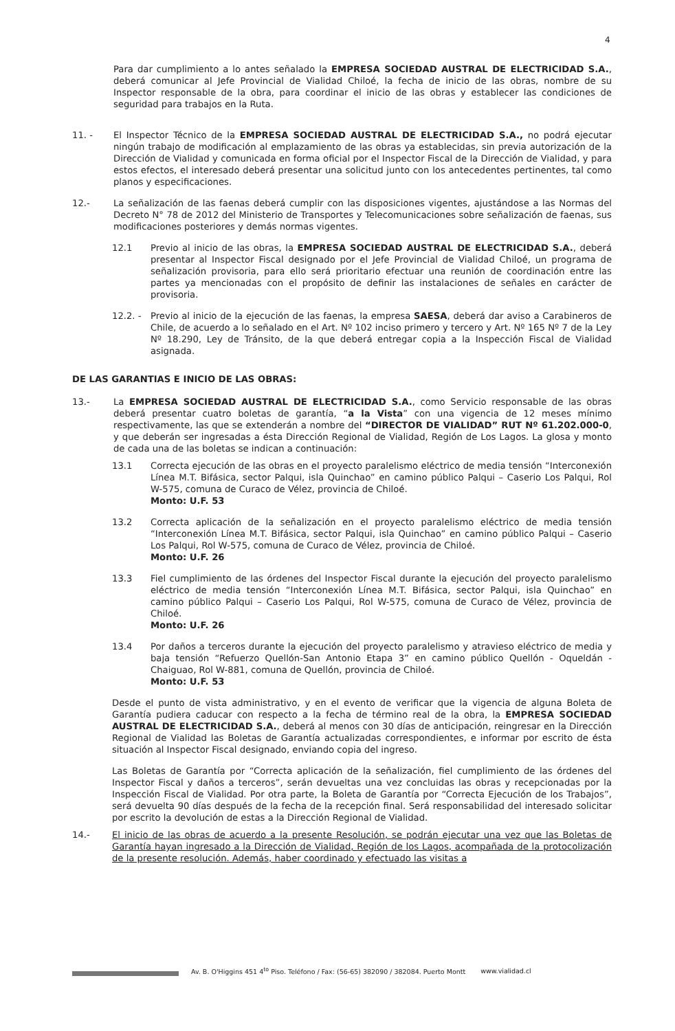4
Para dar cumplimiento a lo antes señalado la EMPRESA SOCIEDAD AUSTRAL DE ELECTRICIDAD S.A., deberá comunicar al Jefe Provincial de Vialidad Chiloé, la fecha de inicio de las obras, nombre de su Inspector responsable de la obra, para coordinar el inicio de las obras y establecer las condiciones de seguridad para trabajos en la Ruta.
11. - El Inspector Técnico de la EMPRESA SOCIEDAD AUSTRAL DE ELECTRICIDAD S.A., no podrá ejecutar ningún trabajo de modificación al emplazamiento de las obras ya establecidas, sin previa autorización de la Dirección de Vialidad y comunicada en forma oficial por el Inspector Fiscal de la Dirección de Vialidad, y para estos efectos, el interesado deberá presentar una solicitud junto con los antecedentes pertinentes, tal como planos y especificaciones.
12.- La señalización de las faenas deberá cumplir con las disposiciones vigentes, ajustándose a las Normas del Decreto N° 78 de 2012 del Ministerio de Transportes y Telecomunicaciones sobre señalización de faenas, sus modificaciones posteriores y demás normas vigentes.
12.1 Previo al inicio de las obras, la EMPRESA SOCIEDAD AUSTRAL DE ELECTRICIDAD S.A., deberá presentar al Inspector Fiscal designado por el Jefe Provincial de Vialidad Chiloé, un programa de señalización provisoria, para ello será prioritario efectuar una reunión de coordinación entre las partes ya mencionadas con el propósito de definir las instalaciones de señales en carácter de provisoria.
12.2. - Previo al inicio de la ejecución de las faenas, la empresa SAESA, deberá dar aviso a Carabineros de Chile, de acuerdo a lo señalado en el Art. Nº 102 inciso primero y tercero y Art. Nº 165 Nº 7 de la Ley Nº 18.290, Ley de Tránsito, de la que deberá entregar copia a la Inspección Fiscal de Vialidad asignada.
DE LAS GARANTIAS E INICIO DE LAS OBRAS:
13.- La EMPRESA SOCIEDAD AUSTRAL DE ELECTRICIDAD S.A., como Servicio responsable de las obras deberá presentar cuatro boletas de garantía, “a la Vista” con una vigencia de 12 meses mínimo respectivamente, las que se extenderán a nombre del “DIRECTOR DE VIALIDAD” RUT Nº 61.202.000-0, y que deberán ser ingresadas a ésta Dirección Regional de Vialidad, Región de Los Lagos. La glosa y monto de cada una de las boletas se indican a continuación:
13.1 Correcta ejecución de las obras en el proyecto paralelismo eléctrico de media tensión “Interconexión Línea M.T. Bifásica, sector Palqui, isla Quinchao” en camino público Palqui – Caserio Los Palqui, Rol W-575, comuna de Curaco de Vélez, provincia de Chiloé.
Monto: U.F. 53
13.2 Correcta aplicación de la señalización en el proyecto paralelismo eléctrico de media tensión “Interconexión Línea M.T. Bifásica, sector Palqui, isla Quinchao” en camino público Palqui – Caserio Los Palqui, Rol W-575, comuna de Curaco de Vélez, provincia de Chiloé.
Monto: U.F. 26
13.3 Fiel cumplimiento de las órdenes del Inspector Fiscal durante la ejecución del proyecto paralelismo eléctrico de media tensión “Interconexión Línea M.T. Bifásica, sector Palqui, isla Quinchao” en camino público Palqui – Caserio Los Palqui, Rol W-575, comuna de Curaco de Vélez, provincia de Chiloé.
Monto: U.F. 26
13.4 Por daños a terceros durante la ejecución del proyecto paralelismo y atravieso eléctrico de media y baja tensión “Refuerzo Quellón-San Antonio Etapa 3” en camino público Quellón - Oqueldán - Chaiguao, Rol W-881, comuna de Quellón, provincia de Chiloé.
Monto: U.F. 53
Desde el punto de vista administrativo, y en el evento de verificar que la vigencia de alguna Boleta de Garantía pudiera caducar con respecto a la fecha de término real de la obra, la EMPRESA SOCIEDAD AUSTRAL DE ELECTRICIDAD S.A., deberá al menos con 30 días de anticipación, reingresar en la Dirección Regional de Vialidad las Boletas de Garantía actualizadas correspondientes, e informar por escrito de ésta situación al Inspector Fiscal designado, enviando copia del ingreso.
Las Boletas de Garantía por “Correcta aplicación de la señalización, fiel cumplimiento de las órdenes del Inspector Fiscal y daños a terceros”, serán devueltas una vez concluidas las obras y recepcionadas por la Inspección Fiscal de Vialidad. Por otra parte, la Boleta de Garantía por “Correcta Ejecución de los Trabajos”, será devuelta 90 días después de la fecha de la recepción final. Será responsabilidad del interesado solicitar por escrito la devolución de estas a la Dirección Regional de Vialidad.
14.- El inicio de las obras de acuerdo a la presente Resolución, se podrán ejecutar una vez que las Boletas de Garantía hayan ingresado a la Dirección de Vialidad, Región de los Lagos, acompañada de la protocolización de la presente resolución. Además, haber coordinado y efectuado las visitas a
Av. B. O'Higgins 451 4<sup>to</sup> Piso. Teléfono / Fax: (56-65) 382090 / 382084. Puerto Montt www.vialidad.cl